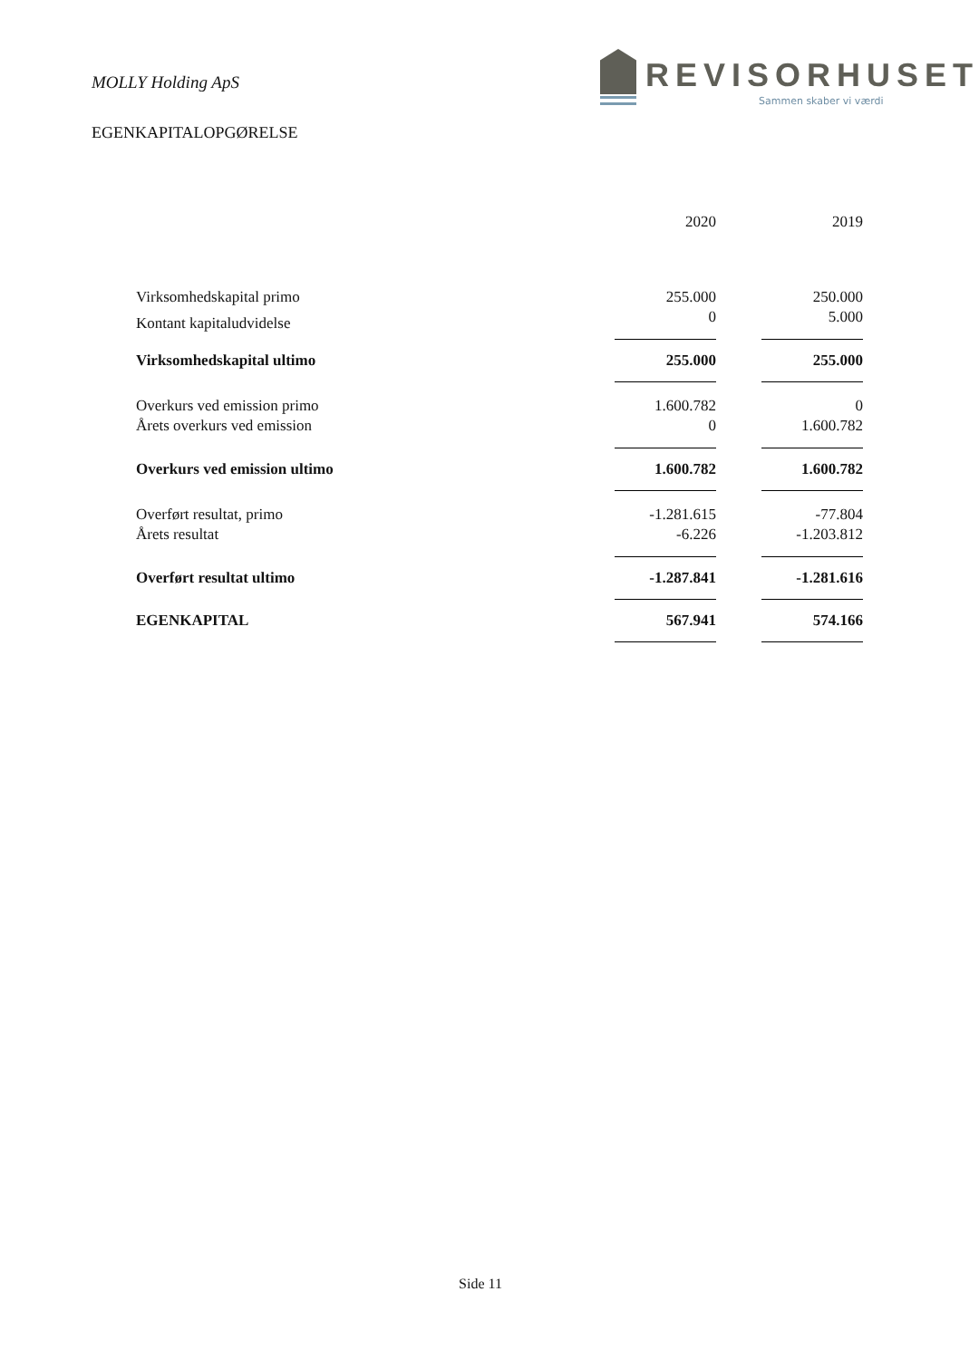MOLLY Holding ApS
REVISORHUSET
Sammen skaber vi værdi
EGENKAPITALOPGØRELSE
| | 2020 | | 2019 |
| Virksomhedskapital primo | 255.000 | | 250.000 |
| Kontant kapitaludvidelse | 0 | | 5.000 |
| Virksomhedskapital ultimo | 255.000 | | 255.000 |
| Overkurs ved emission primo | 1.600.782 | | 0 |
| Årets overkurs ved emission | 0 | | 1.600.782 |
| Overkurs ved emission ultimo | 1.600.782 | | 1.600.782 |
| Overført resultat, primo | -1.281.615 | | -77.804 |
| Årets resultat | -6.226 | | -1.203.812 |
| Overført resultat ultimo | -1.287.841 | | -1.281.616 |
| EGENKAPITAL | 567.941 | | 574.166 |
Side 11